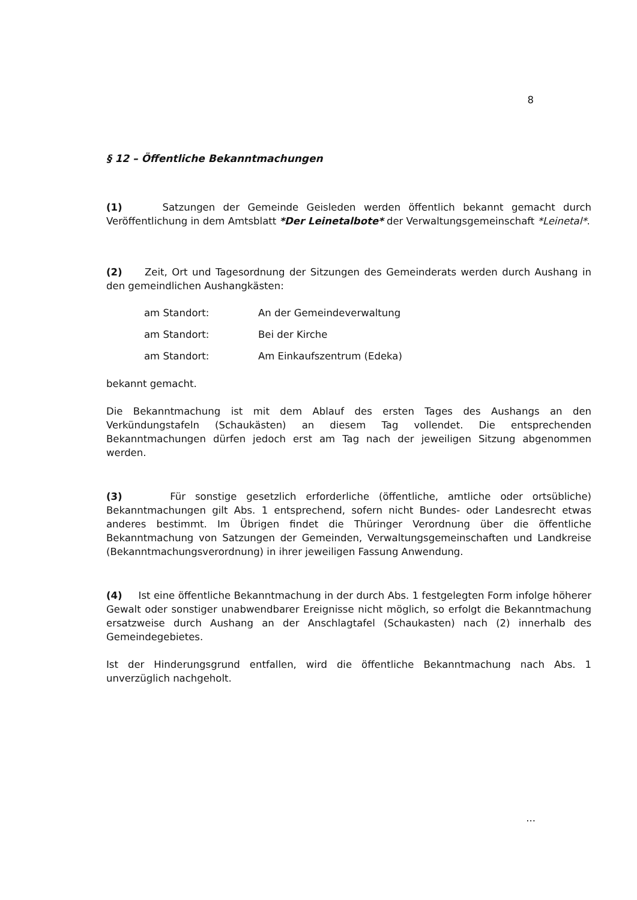8
§ 12 – Öffentliche Bekanntmachungen
(1) Satzungen der Gemeinde Geisleden werden öffentlich bekannt gemacht durch Veröffentlichung in dem Amtsblatt *Der Leinetalbote* der Verwaltungsgemeinschaft *Leinetal*.
(2) Zeit, Ort und Tagesordnung der Sitzungen des Gemeinderats werden durch Aushang in den gemeindlichen Aushangkästen:
| am Standort: | An der Gemeindeverwaltung |
| am Standort: | Bei der Kirche |
| am Standort: | Am Einkaufszentrum (Edeka) |
bekannt gemacht.
Die Bekanntmachung ist mit dem Ablauf des ersten Tages des Aushangs an den Verkündungstafeln (Schaukästen) an diesem Tag vollendet. Die entsprechenden Bekanntmachungen dürfen jedoch erst am Tag nach der jeweiligen Sitzung abgenommen werden.
(3) Für sonstige gesetzlich erforderliche (öffentliche, amtliche oder ortsübliche) Bekanntmachungen gilt Abs. 1 entsprechend, sofern nicht Bundes- oder Landesrecht etwas anderes bestimmt. Im Übrigen findet die Thüringer Verordnung über die öffentliche Bekanntmachung von Satzungen der Gemeinden, Verwaltungsgemeinschaften und Landkreise (Bekanntmachungsverordnung) in ihrer jeweiligen Fassung Anwendung.
(4) Ist eine öffentliche Bekanntmachung in der durch Abs. 1 festgelegten Form infolge höherer Gewalt oder sonstiger unabwendbarer Ereignisse nicht möglich, so erfolgt die Bekanntmachung ersatzweise durch Aushang an der Anschlagtafel (Schaukasten) nach (2) innerhalb des Gemeindegebietes.
Ist der Hinderungsgrund entfallen, wird die öffentliche Bekanntmachung nach Abs. 1 unverzüglich nachgeholt.
...